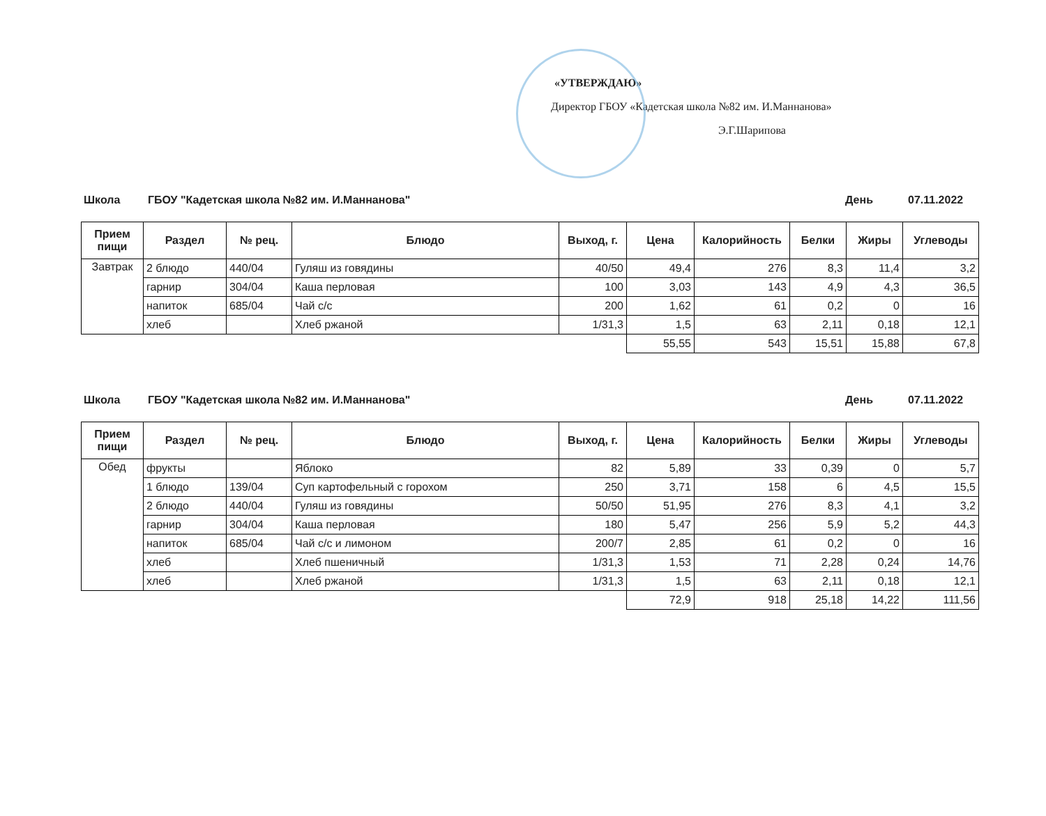«УТВЕРЖДАЮ»
Директор ГБОУ «Кадетская школа №82 им. И.Маннанова»
Э.Г.Шарипова
Школа ГБОУ "Кадетская школа №82 им. И.Маннанова" День 07.11.2022
| Прием пищи | Раздел | № рец. | Блюдо | Выход, г. | Цена | Калорийность | Белки | Жиры | Углеводы |
| --- | --- | --- | --- | --- | --- | --- | --- | --- | --- |
| Завтрак | 2 блюдо | 440/04 | Гуляш из говядины | 40/50 | 49,4 | 276 | 8,3 | 11,4 | 3,2 |
| | гарнир | 304/04 | Каша перловая | 100 | 3,03 | 143 | 4,9 | 4,3 | 36,5 |
| | напиток | 685/04 | Чай с/с | 200 | 1,62 | 61 | 0,2 | 0 | 16 |
| | хлеб | | Хлеб ржаной | 1/31,3 | 1,5 | 63 | 2,11 | 0,18 | 12,1 |
| | | | | | 55,55 | 543 | 15,51 | 15,88 | 67,8 |
Школа ГБОУ "Кадетская школа №82 им. И.Маннанова" День 07.11.2022
| Прием пищи | Раздел | № рец. | Блюдо | Выход, г. | Цена | Калорийность | Белки | Жиры | Углеводы |
| --- | --- | --- | --- | --- | --- | --- | --- | --- | --- |
| Обед | фрукты | | Яблоко | 82 | 5,89 | 33 | 0,39 | 0 | 5,7 |
| | 1 блюдо | 139/04 | Суп картофельный с горохом | 250 | 3,71 | 158 | 6 | 4,5 | 15,5 |
| | 2 блюдо | 440/04 | Гуляш из говядины | 50/50 | 51,95 | 276 | 8,3 | 4,1 | 3,2 |
| | гарнир | 304/04 | Каша перловая | 180 | 5,47 | 256 | 5,9 | 5,2 | 44,3 |
| | напиток | 685/04 | Чай с/с и лимоном | 200/7 | 2,85 | 61 | 0,2 | 0 | 16 |
| | хлеб | | Хлеб пшеничный | 1/31,3 | 1,53 | 71 | 2,28 | 0,24 | 14,76 |
| | хлеб | | Хлеб ржаной | 1/31,3 | 1,5 | 63 | 2,11 | 0,18 | 12,1 |
| | | | | | 72,9 | 918 | 25,18 | 14,22 | 111,56 |